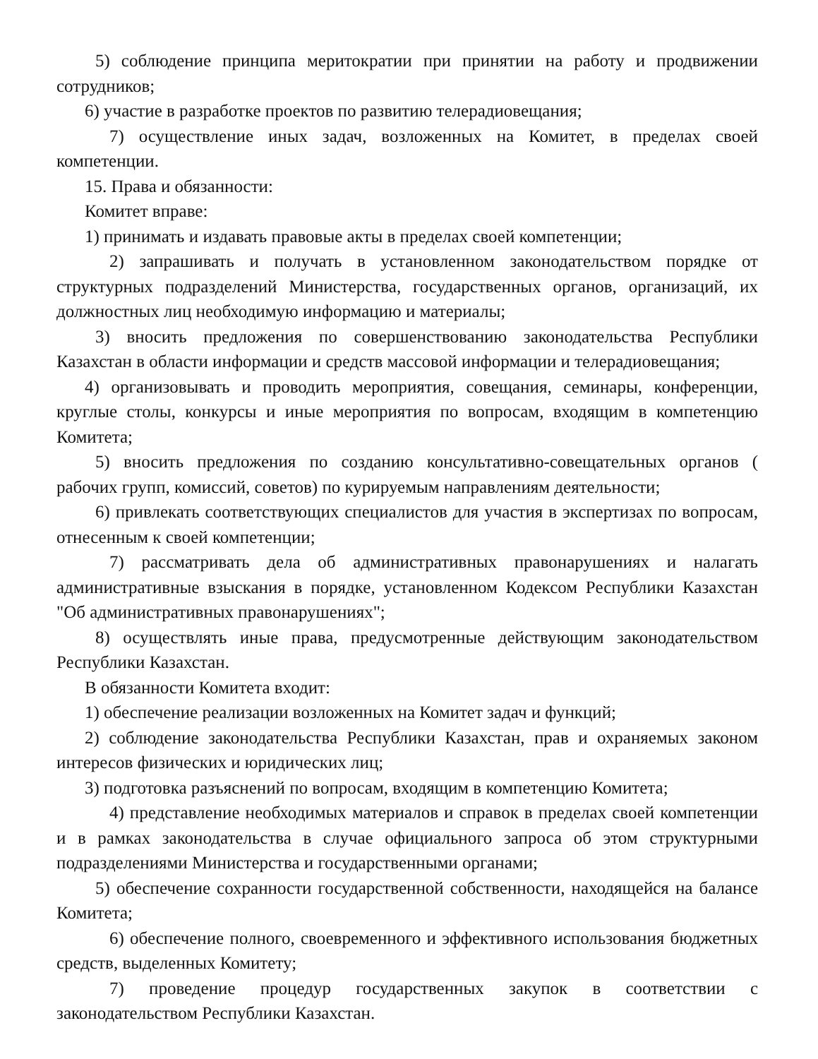5) соблюдение принципа меритократии при принятии на работу и продвижении сотрудников;
6) участие в разработке проектов по развитию телерадиовещания;
7) осуществление иных задач, возложенных на Комитет, в пределах своей компетенции.
15. Права и обязанности:
Комитет вправе:
1) принимать и издавать правовые акты в пределах своей компетенции;
2) запрашивать и получать в установленном законодательством порядке от структурных подразделений Министерства, государственных органов, организаций, их должностных лиц необходимую информацию и материалы;
3) вносить предложения по совершенствованию законодательства Республики Казахстан в области информации и средств массовой информации и телерадиовещания;
4) организовывать и проводить мероприятия, совещания, семинары, конференции, круглые столы, конкурсы и иные мероприятия по вопросам, входящим в компетенцию Комитета;
5) вносить предложения по созданию консультативно-совещательных органов ( рабочих групп, комиссий, советов) по курируемым направлениям деятельности;
6) привлекать соответствующих специалистов для участия в экспертизах по вопросам, отнесенным к своей компетенции;
7) рассматривать дела об административных правонарушениях и налагать административные взыскания в порядке, установленном Кодексом Республики Казахстан "Об административных правонарушениях";
8) осуществлять иные права, предусмотренные действующим законодательством Республики Казахстан.
В обязанности Комитета входит:
1) обеспечение реализации возложенных на Комитет задач и функций;
2) соблюдение законодательства Республики Казахстан, прав и охраняемых законом интересов физических и юридических лиц;
3) подготовка разъяснений по вопросам, входящим в компетенцию Комитета;
4) представление необходимых материалов и справок в пределах своей компетенции и в рамках законодательства в случае официального запроса об этом структурными подразделениями Министерства и государственными органами;
5) обеспечение сохранности государственной собственности, находящейся на балансе Комитета;
6) обеспечение полного, своевременного и эффективного использования бюджетных средств, выделенных Комитету;
7) проведение процедур государственных закупок в соответствии с законодательством Республики Казахстан.